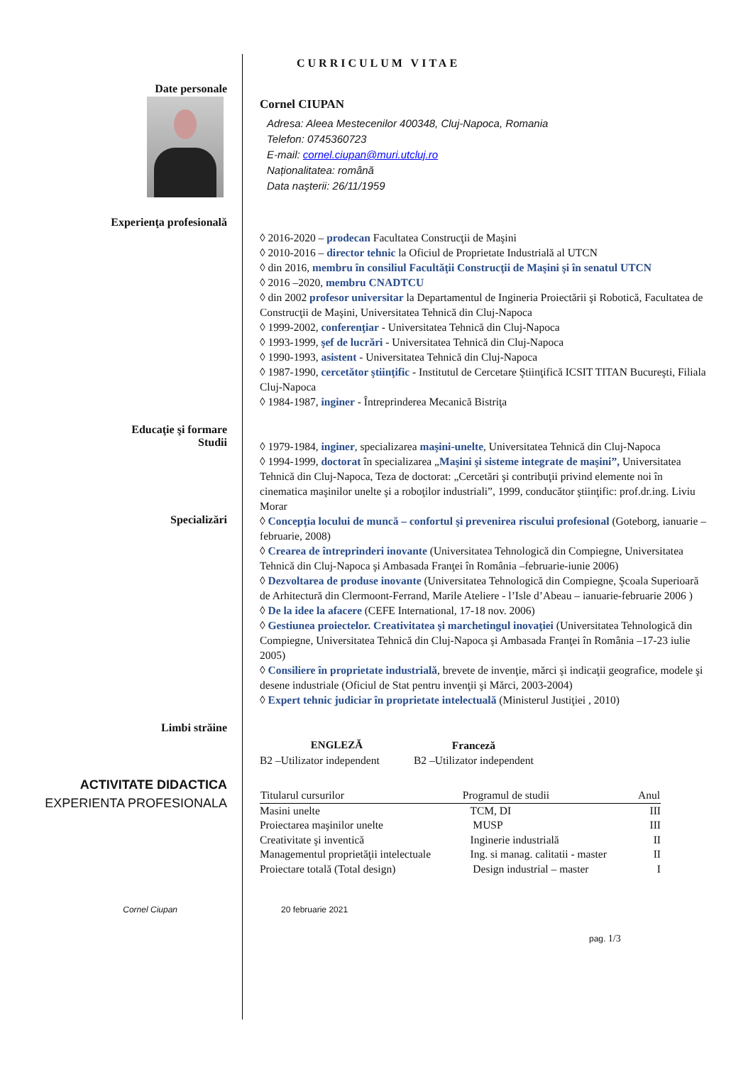CURRICULUM VITAE
Date personale
Cornel CIUPAN
Adresa: Aleea Mestecenilor 400348, Cluj-Napoca, Romania
Telefon: 0745360723
E-mail: cornel.ciupan@muri.utcluj.ro
Naționalitatea: română
Data naşterii: 26/11/1959
Experienţa profesională
◊ 2016-2020 – prodecan Facultatea Construcţii de Maşini
◊ 2010-2016 – director tehnic la Oficiul de Proprietate Industrială al UTCN
◊ din 2016, membru în consiliul Facultăţii Construcţii de Maşini şi în senatul UTCN
◊ 2016 –2020, membru CNADTCU
◊ din 2002 profesor universitar la Departamentul de Ingineria Proiectării şi Robotică, Facultatea de Construcţii de Maşini, Universitatea Tehnică din Cluj-Napoca
◊ 1999-2002, conferenţiar - Universitatea Tehnică din Cluj-Napoca
◊ 1993-1999, şef de lucrări - Universitatea Tehnică din Cluj-Napoca
◊ 1990-1993, asistent - Universitatea Tehnică din Cluj-Napoca
◊ 1987-1990, cercetător ştiinţific - Institutul de Cercetare Ştiinţifică ICSIT TITAN Bucureşti, Filiala Cluj-Napoca
◊ 1984-1987, inginer - Întreprinderea Mecanică Bistriţa
Educaţie şi formare
Studii
◊ 1979-1984, inginer, specializarea maşini-unelte, Universitatea Tehnică din Cluj-Napoca
◊ 1994-1999, doctorat în specializarea „Maşini şi sisteme integrate de maşini”, Universitatea Tehnică din Cluj-Napoca, Teza de doctorat: „Cercetări şi contribuţii privind elemente noi în cinematica maşinilor unelte şi a roboţilor industriali”, 1999, conducător ştiinţific: prof.dr.ing. Liviu Morar
Specializări
◊ Concepţia locului de muncă – confortul şi prevenirea riscului profesional (Goteborg, ianuarie – februarie, 2008)
◊ Crearea de întreprinderi inovante (Universitatea Tehnologică din Compiegne, Universitatea Tehnică din Cluj-Napoca şi Ambasada Franţei în România –februarie-iunie 2006)
◊ Dezvoltarea de produse inovante (Universitatea Tehnologică din Compiegne, Şcoala Superioară de Arhitectură din Clermoont-Ferrand, Marile Ateliere - l’Isle d’Abeau – ianuarie-februarie 2006 )
◊ De la idee la afacere (CEFE International, 17-18 nov. 2006)
◊ Gestiunea proiectelor. Creativitatea şi marchetingul inovaţiei (Universitatea Tehnologică din Compiegne, Universitatea Tehnică din Cluj-Napoca şi Ambasada Franţei în România –17-23 iulie 2005)
◊ Consiliere în proprietate industrială, brevete de invenţie, mărci şi indicaţii geografice, modele şi desene industriale (Oficiul de Stat pentru invenţii şi Mărci, 2003-2004)
◊ Expert tehnic judiciar în proprietate intelectuală (Ministerul Justiţiei , 2010)
Limbi străine
| ENGLEZĂ | Franceză |
| --- | --- |
| B2 –Utilizator independent | B2 –Utilizator independent |
ACTIVITATE DIDACTICA
EXPERIENTA PROFESIONALA
| Titularul cursurilor | Programul de studii | Anul |
| --- | --- | --- |
| Masini unelte | TCM, DI | III |
| Proiectarea maşinilor unelte | MUSP | III |
| Creativitate şi inventică | Inginerie industrială | II |
| Managementul proprietăţii intelectuale | Ing. si manag. calitatii - master | II |
| Proiectare totală (Total design) | Design industrial – master | I |
Cornel Ciupan 20 februarie 2021
pag. 1/3